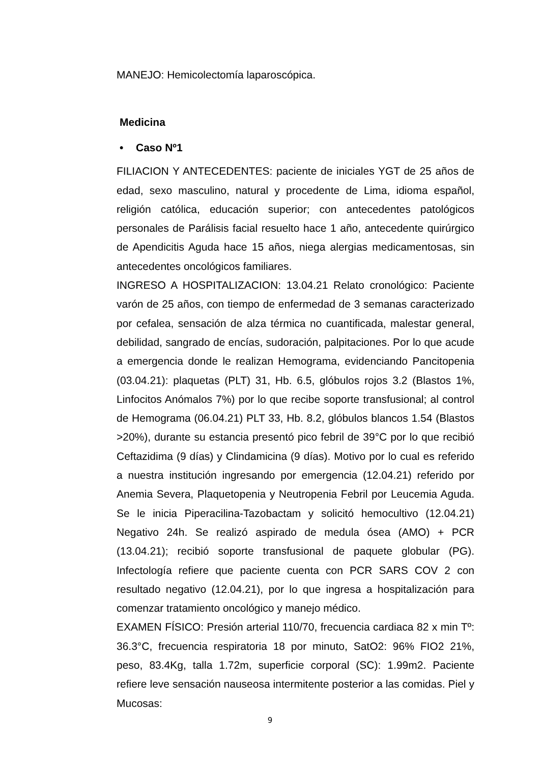MANEJO: Hemicolectomía laparoscópica.
Medicina
• Caso Nº1
FILIACION Y ANTECEDENTES: paciente de iniciales YGT de 25 años de edad, sexo masculino, natural y procedente de Lima, idioma español, religión católica, educación superior; con antecedentes patológicos personales de Parálisis facial resuelto hace 1 año, antecedente quirúrgico de Apendicitis Aguda hace 15 años, niega alergias medicamentosas, sin antecedentes oncológicos familiares.
INGRESO A HOSPITALIZACION: 13.04.21 Relato cronológico: Paciente varón de 25 años, con tiempo de enfermedad de 3 semanas caracterizado por cefalea, sensación de alza térmica no cuantificada, malestar general, debilidad, sangrado de encías, sudoración, palpitaciones. Por lo que acude a emergencia donde le realizan Hemograma, evidenciando Pancitopenia (03.04.21): plaquetas (PLT) 31, Hb. 6.5, glóbulos rojos 3.2 (Blastos 1%, Linfocitos Anómalos 7%) por lo que recibe soporte transfusional; al control de Hemograma (06.04.21) PLT 33, Hb. 8.2, glóbulos blancos 1.54 (Blastos >20%), durante su estancia presentó pico febril de 39°C por lo que recibió Ceftazidima (9 días) y Clindamicina (9 días). Motivo por lo cual es referido a nuestra institución ingresando por emergencia (12.04.21) referido por Anemia Severa, Plaquetopenia y Neutropenia Febril por Leucemia Aguda. Se le inicia Piperacilina-Tazobactam y solicitó hemocultivo (12.04.21) Negativo 24h. Se realizó aspirado de medula ósea (AMO) + PCR (13.04.21); recibió soporte transfusional de paquete globular (PG). Infectología refiere que paciente cuenta con PCR SARS COV 2 con resultado negativo (12.04.21), por lo que ingresa a hospitalización para comenzar tratamiento oncológico y manejo médico.
EXAMEN FÍSICO: Presión arterial 110/70, frecuencia cardiaca 82 x min Tº: 36.3°C, frecuencia respiratoria 18 por minuto, SatO2: 96% FIO2 21%, peso, 83.4Kg, talla 1.72m, superficie corporal (SC): 1.99m2. Paciente refiere leve sensación nauseosa intermitente posterior a las comidas. Piel y Mucosas:
9